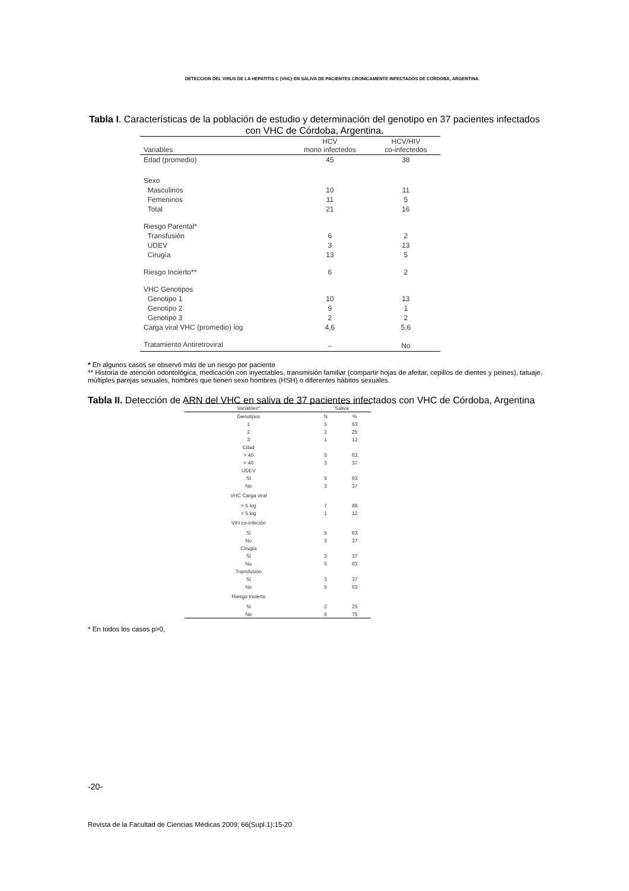DETECCION DEL VIRUS DE LA HEPATITIS C (VHC) EN SALIVA DE PACIENTES CRONICAMENTE INFECTADOS DE CORDOBA, ARGENTINA.
Tabla I. Características de la población de estudio y determinación del genotipo en 37 pacientes infectados con VHC de Córdoba, Argentina.
| Variables | HCV mono infectedos | HCV/HIV co-infectedos |
| --- | --- | --- |
| Edad (promedio) | 45 | 38 |
| Sexo | | |
| Masculinos | 10 | 11 |
| Femeninos | 11 | 5 |
| Total | 21 | 16 |
| Riesgo Parental* | | |
| Transfusión | 6 | 2 |
| UDEV | 3 | 13 |
| Cirugía | 13 | 5 |
| Riesgo Incierto** | 6 | 2 |
| VHC Genotipos | | |
| Genotipo 1 | 10 | 13 |
| Genotipo 2 | 9 | 1 |
| Genotipo 3 | 2 | 2 |
| Carga viral VHC (promedio) log | 4,6 | 5,6 |
| Tratamiento Antiretroviral | – | No |
* En algunos casos se observó más de un riesgo por paciente
** Historia de atención odontológica, medicación con inyectables, transmisión familiar (compartir hojas de afeitar, cepillos de dientes y peines), tatuaje, múltiples parejas sexuales, hombres que tienen sexo hombres (HSH) o diferentes hábitos sexuales.
Tabla II. Detección de ARN del VHC en saliva de 37 pacientes infectados con VHC de Córdoba, Argentina
| Variables* | Saliva | |
| --- | --- | --- |
| Genotipos | N | % |
| 1 | 5 | 63 |
| 2 | 2 | 25 |
| 3 | 1 | 12 |
| Edad | | |
| > 40 | 5 | 63 |
| < 40 | 3 | 37 |
| UDEV | | |
| SI | 5 | 63 |
| No | 3 | 37 |
| VHC Carga viral | | |
| > 5 log | 7 | 88 |
| < 5 log | 1 | 12 |
| VIH co-infeción | | |
| Si | 5 | 63 |
| No | 3 | 37 |
| Cirugía | | |
| Si | 3 | 37 |
| No | 5 | 63 |
| Transfusión | | |
| Si | 3 | 37 |
| No | 5 | 63 |
| Riesgo Incierto | | |
| Si | 2 | 25 |
| No | 6 | 75 |
* En todos los casos p>0,
-20-
Revista de la Facultad de Ciencias Médicas 2009; 66(Supl.1):15-20